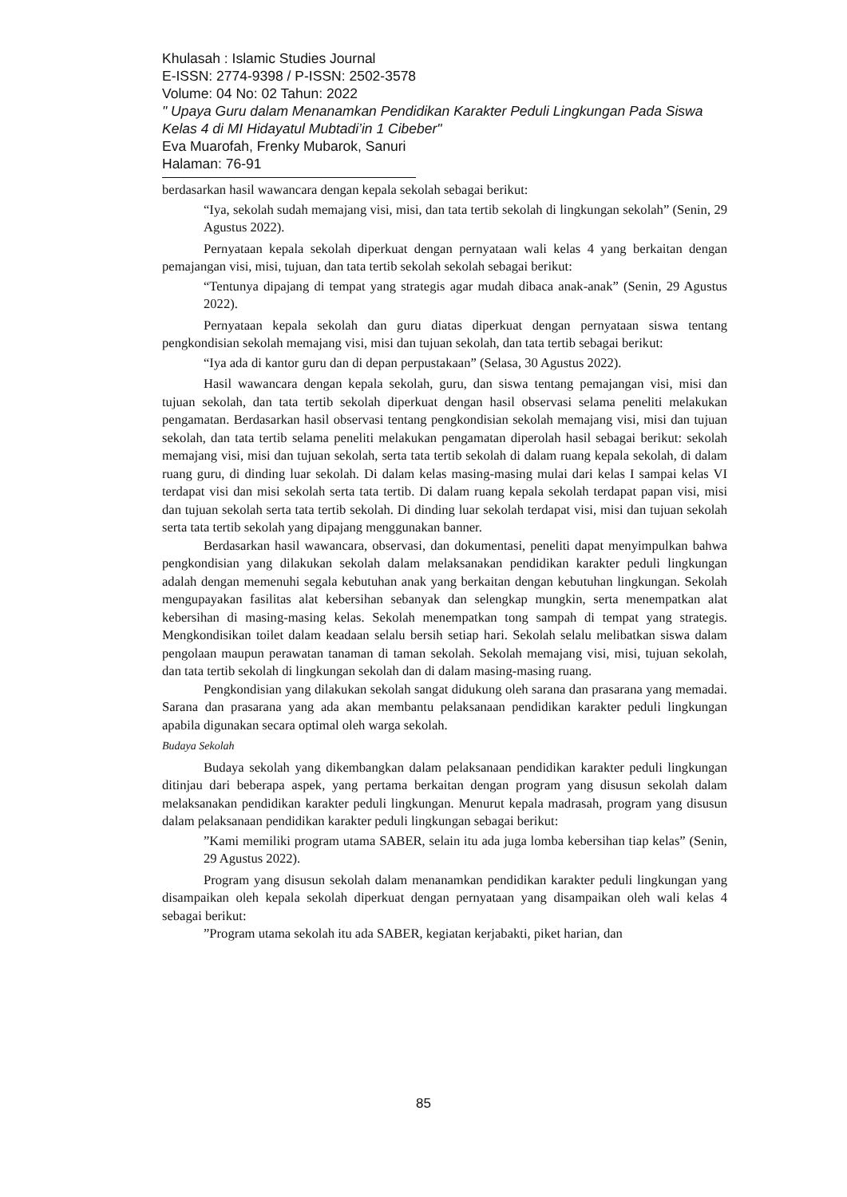Khulasah : Islamic Studies Journal
E-ISSN: 2774-9398 / P-ISSN: 2502-3578
Volume: 04 No: 02 Tahun: 2022
" Upaya Guru dalam Menanamkan Pendidikan Karakter Peduli Lingkungan Pada Siswa Kelas 4 di MI Hidayatul Mubtadi’in 1 Cibeber"
Eva Muarofah, Frenky Mubarok, Sanuri
Halaman: 76-91
berdasarkan hasil wawancara dengan kepala sekolah sebagai berikut:
“Iya, sekolah sudah memajang visi, misi, dan tata tertib sekolah di lingkungan sekolah” (Senin, 29 Agustus 2022).
Pernyataan kepala sekolah diperkuat dengan pernyataan wali kelas 4 yang berkaitan dengan pemajangan visi, misi, tujuan, dan tata tertib sekolah sekolah sebagai berikut:
“Tentunya dipajang di tempat yang strategis agar mudah dibaca anak-anak” (Senin, 29 Agustus 2022).
Pernyataan kepala sekolah dan guru diatas diperkuat dengan pernyataan siswa tentang pengkondisian sekolah memajang visi, misi dan tujuan sekolah, dan tata tertib sebagai berikut:
“Iya ada di kantor guru dan di depan perpustakaan” (Selasa, 30 Agustus 2022).
Hasil wawancara dengan kepala sekolah, guru, dan siswa tentang pemajangan visi, misi dan tujuan sekolah, dan tata tertib sekolah diperkuat dengan hasil observasi selama peneliti melakukan pengamatan. Berdasarkan hasil observasi tentang pengkondisian sekolah memajang visi, misi dan tujuan sekolah, dan tata tertib selama peneliti melakukan pengamatan diperolah hasil sebagai berikut: sekolah memajang visi, misi dan tujuan sekolah, serta tata tertib sekolah di dalam ruang kepala sekolah, di dalam ruang guru, di dinding luar sekolah. Di dalam kelas masing-masing mulai dari kelas I sampai kelas VI terdapat visi dan misi sekolah serta tata tertib. Di dalam ruang kepala sekolah terdapat papan visi, misi dan tujuan sekolah serta tata tertib sekolah. Di dinding luar sekolah terdapat visi, misi dan tujuan sekolah serta tata tertib sekolah yang dipajang menggunakan banner.
Berdasarkan hasil wawancara, observasi, dan dokumentasi, peneliti dapat menyimpulkan bahwa pengkondisian yang dilakukan sekolah dalam melaksanakan pendidikan karakter peduli lingkungan adalah dengan memenuhi segala kebutuhan anak yang berkaitan dengan kebutuhan lingkungan. Sekolah mengupayakan fasilitas alat kebersihan sebanyak dan selengkap mungkin, serta menempatkan alat kebersihan di masing-masing kelas. Sekolah menempatkan tong sampah di tempat yang strategis. Mengkondisikan toilet dalam keadaan selalu bersih setiap hari. Sekolah selalu melibatkan siswa dalam pengolaan maupun perawatan tanaman di taman sekolah. Sekolah memajang visi, misi, tujuan sekolah, dan tata tertib sekolah di lingkungan sekolah dan di dalam masing-masing ruang.
Pengkondisian yang dilakukan sekolah sangat didukung oleh sarana dan prasarana yang memadai. Sarana dan prasarana yang ada akan membantu pelaksanaan pendidikan karakter peduli lingkungan apabila digunakan secara optimal oleh warga sekolah.
Budaya Sekolah
Budaya sekolah yang dikembangkan dalam pelaksanaan pendidikan karakter peduli lingkungan ditinjau dari beberapa aspek, yang pertama berkaitan dengan program yang disusun sekolah dalam melaksanakan pendidikan karakter peduli lingkungan. Menurut kepala madrasah, program yang disusun dalam pelaksanaan pendidikan karakter peduli lingkungan sebagai berikut:
”Kami memiliki program utama SABER, selain itu ada juga lomba kebersihan tiap kelas” (Senin, 29 Agustus 2022).
Program yang disusun sekolah dalam menanamkan pendidikan karakter peduli lingkungan yang disampaikan oleh kepala sekolah diperkuat dengan pernyataan yang disampaikan oleh wali kelas 4 sebagai berikut:
”Program utama sekolah itu ada SABER, kegiatan kerjabakti, piket harian, dan
85